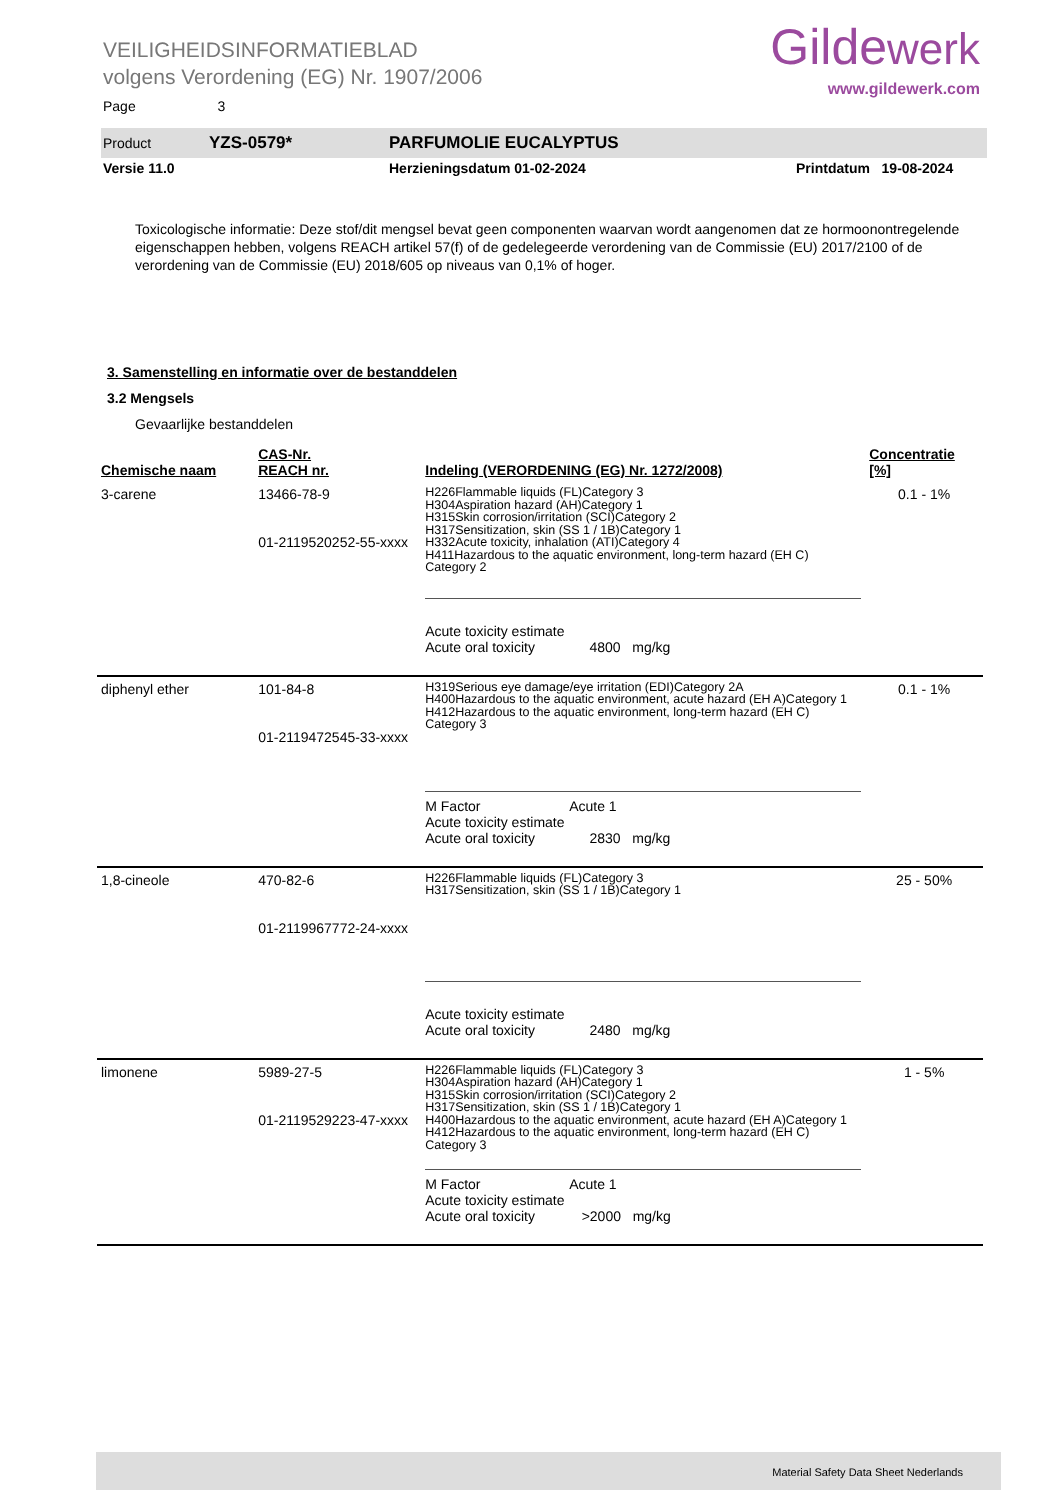VEILIGHEIDSINFORMATIEBLAD
volgens Verordening (EG) Nr. 1907/2006
Gildewerk
www.gildewerk.com
Page 3
Product YZS-0579* PARFUMOLIE EUCALYPTUS
Versie 11.0 Herzieningsdatum 01-02-2024 Printdatum 19-08-2024
Toxicologische informatie: Deze stof/dit mengsel bevat geen componenten waarvan wordt aangenomen dat ze hormoonontregelende eigenschappen hebben, volgens REACH artikel 57(f) of de gedelegeerde verordening van de Commissie (EU) 2017/2100 of de verordening van de Commissie (EU) 2018/605 op niveaus van 0,1% of hoger.
3. Samenstelling en informatie over de bestanddelen
3.2 Mengsels
Gevaarlijke bestanddelen
| Chemische naam | CAS-Nr. REACH nr. | Indeling (VERORDENING (EG) Nr. 1272/2008) | Concentratie [%] |
| --- | --- | --- | --- |
| 3-carene | 13466-78-9 01-2119520252-55-xxxx | H226Flammable liquids (FL)Category 3 H304Aspiration hazard (AH)Category 1 H315Skin corrosion/irritation (SCI)Category 2 H317Sensitization, skin (SS 1 / 1B)Category 1 H332Acute toxicity, inhalation (ATI)Category 4 H411Hazardous to the aquatic environment, long-term hazard (EH C) Category 2 Acute toxicity estimate Acute oral toxicity 4800 mg/kg | 0.1 - 1% |
| diphenyl ether | 101-84-8 01-2119472545-33-xxxx | H319Serious eye damage/eye irritation (EDI)Category 2A H400Hazardous to the aquatic environment, acute hazard (EH A)Category 1 H412Hazardous to the aquatic environment, long-term hazard (EH C) Category 3 M Factor Acute 1 Acute toxicity estimate Acute oral toxicity 2830 mg/kg | 0.1 - 1% |
| 1,8-cineole | 470-82-6 01-2119967772-24-xxxx | H226Flammable liquids (FL)Category 3 H317Sensitization, skin (SS 1 / 1B)Category 1 Acute toxicity estimate Acute oral toxicity 2480 mg/kg | 25 - 50% |
| limonene | 5989-27-5 01-2119529223-47-xxxx | H226Flammable liquids (FL)Category 3 H304Aspiration hazard (AH)Category 1 H315Skin corrosion/irritation (SCI)Category 2 H317Sensitization, skin (SS 1 / 1B)Category 1 H400Hazardous to the aquatic environment, acute hazard (EH A)Category 1 H412Hazardous to the aquatic environment, long-term hazard (EH C) Category 3 M Factor Acute 1 Acute toxicity estimate Acute oral toxicity >2000 mg/kg | 1 - 5% |
Material Safety Data Sheet Nederlands